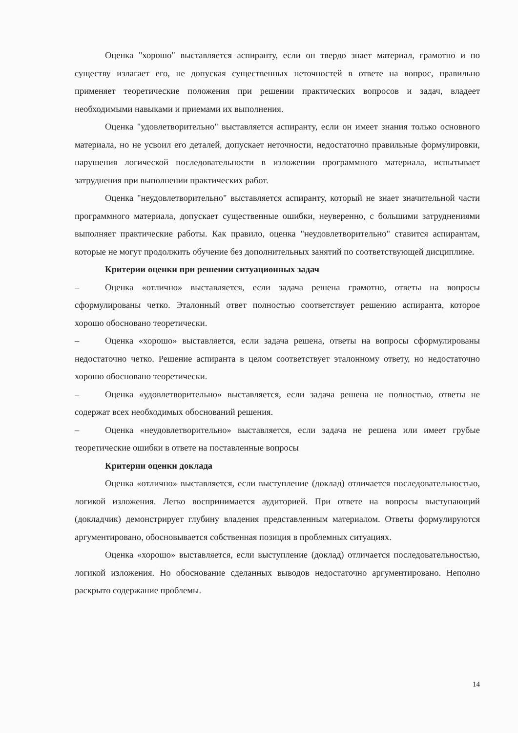Оценка "хорошо" выставляется аспиранту, если он твердо знает материал, грамотно и по существу излагает его, не допуская существенных неточностей в ответе на вопрос, правильно применяет теоретические положения при решении практических вопросов и задач, владеет необходимыми навыками и приемами их выполнения.
Оценка "удовлетворительно" выставляется аспиранту, если он имеет знания только основного материала, но не усвоил его деталей, допускает неточности, недостаточно правильные формулировки, нарушения логической последовательности в изложении программного материала, испытывает затруднения при выполнении практических работ.
Оценка "неудовлетворительно" выставляется аспиранту, который не знает значительной части программного материала, допускает существенные ошибки, неуверенно, с большими затруднениями выполняет практические работы. Как правило, оценка "неудовлетворительно" ставится аспирантам, которые не могут продолжить обучение без дополнительных занятий по соответствующей дисциплине.
Критерии оценки при решении ситуационных задач
– Оценка «отлично» выставляется, если задача решена грамотно, ответы на вопросы сформулированы четко. Эталонный ответ полностью соответствует решению аспиранта, которое хорошо обосновано теоретически.
– Оценка «хорошо» выставляется, если задача решена, ответы на вопросы сформулированы недостаточно четко. Решение аспиранта в целом соответствует эталонному ответу, но недостаточно хорошо обосновано теоретически.
– Оценка «удовлетворительно» выставляется, если задача решена не полностью, ответы не содержат всех необходимых обоснований решения.
– Оценка «неудовлетворительно» выставляется, если задача не решена или имеет грубые теоретические ошибки в ответе на поставленные вопросы
Критерии оценки доклада
Оценка «отлично» выставляется, если выступление (доклад) отличается последовательностью, логикой изложения. Легко воспринимается аудиторией. При ответе на вопросы выступающий (докладчик) демонстрирует глубину владения представленным материалом. Ответы формулируются аргументировано, обосновывается собственная позиция в проблемных ситуациях.
Оценка «хорошо» выставляется, если выступление (доклад) отличается последовательностью, логикой изложения. Но обоснование сделанных выводов недостаточно аргументировано. Неполно раскрыто содержание проблемы.
14